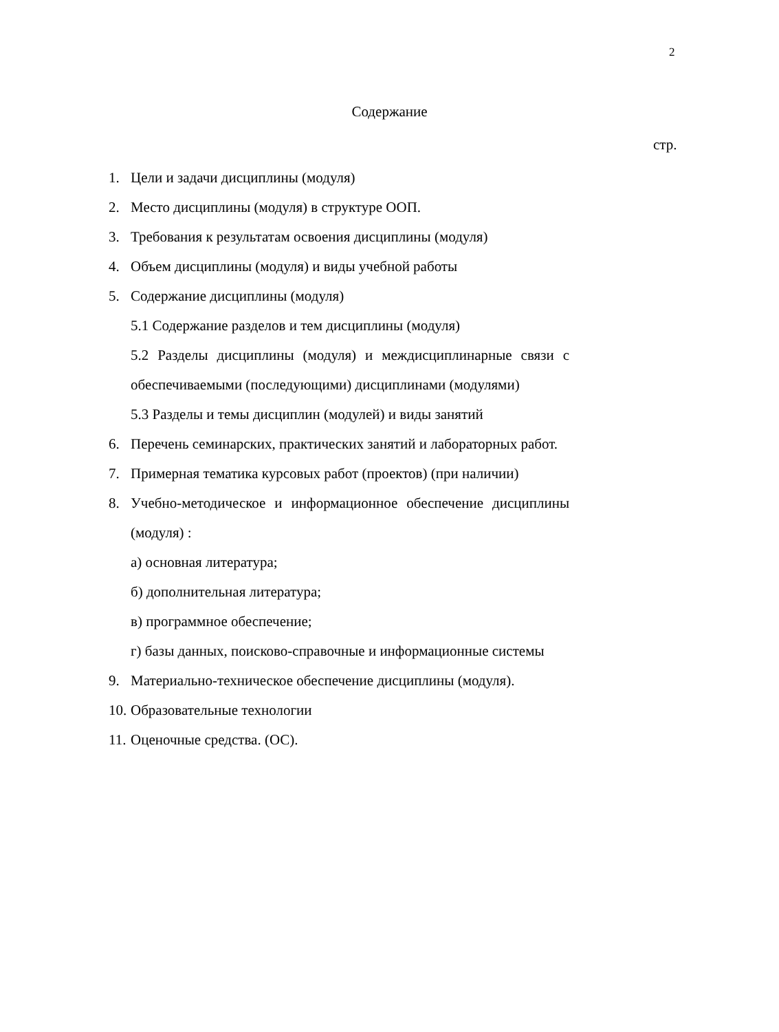2
Содержание
стр.
1. Цели и задачи дисциплины (модуля)
2. Место дисциплины (модуля) в структуре ООП.
3. Требования к результатам освоения дисциплины (модуля)
4. Объем дисциплины (модуля) и виды учебной работы
5. Содержание дисциплины (модуля)
5.1 Содержание разделов и тем дисциплины (модуля)
5.2 Разделы дисциплины (модуля) и междисциплинарные связи с обеспечиваемыми (последующими) дисциплинами (модулями)
5.3 Разделы и темы дисциплин (модулей) и виды занятий
6. Перечень семинарских, практических занятий и лабораторных работ.
7. Примерная тематика курсовых работ (проектов) (при наличии)
8. Учебно-методическое и информационное обеспечение дисциплины (модуля) :
а) основная литература;
б) дополнительная литература;
в) программное обеспечение;
г) базы данных, поисково-справочные и информационные системы
9. Материально-техническое обеспечение дисциплины (модуля).
10. Образовательные технологии
11. Оценочные средства. (ОС).